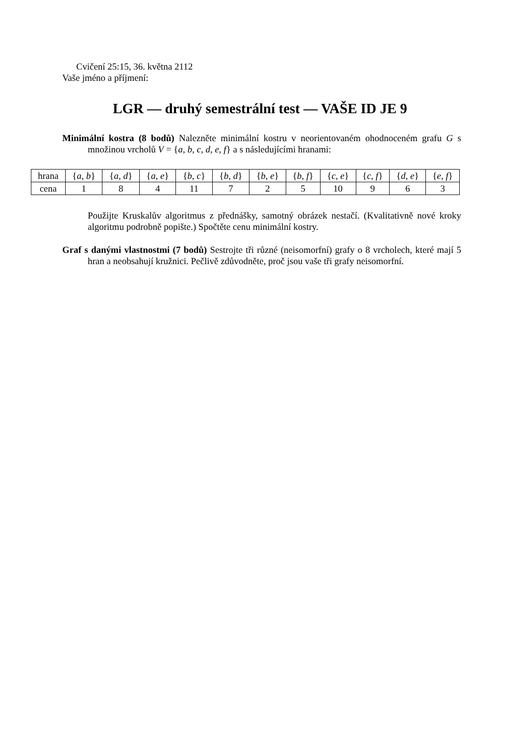Cvičení 25:15, 36. května 2112
Vaše jméno a příjmení:
LGR — druhý semestrální test — VAŠE ID JE 9
Minimální kostra (8 bodů) Nalezněte minimální kostru v neorientovaném ohodnoceném grafu G s množinou vrcholů V = {a, b, c, d, e, f} a s následujícími hranami:
| hrana | { a, b } | { a, d } | { a, e } | { b, c } | { b, d } | { b, e } | { b, f } | { c, e } | { c, f } | { d, e } | { e, f } |
| cena | 1 | 8 | 4 | 11 | 7 | 2 | 5 | 10 | 9 | 6 | 3 |
Použijte Kruskalův algoritmus z přednášky, samotný obrázek nestačí. (Kvalitativně nové kroky algoritmu podrobně popište.) Spočtěte cenu minimální kostry.
Graf s danými vlastnostmi (7 bodů) Sestrojte tři různé (neisomorfní) grafy o 8 vrcholech, které mají 5 hran a neobsahují kružnici. Pečlivě zdůvodněte, proč jsou vaše tři grafy neisomorfní.